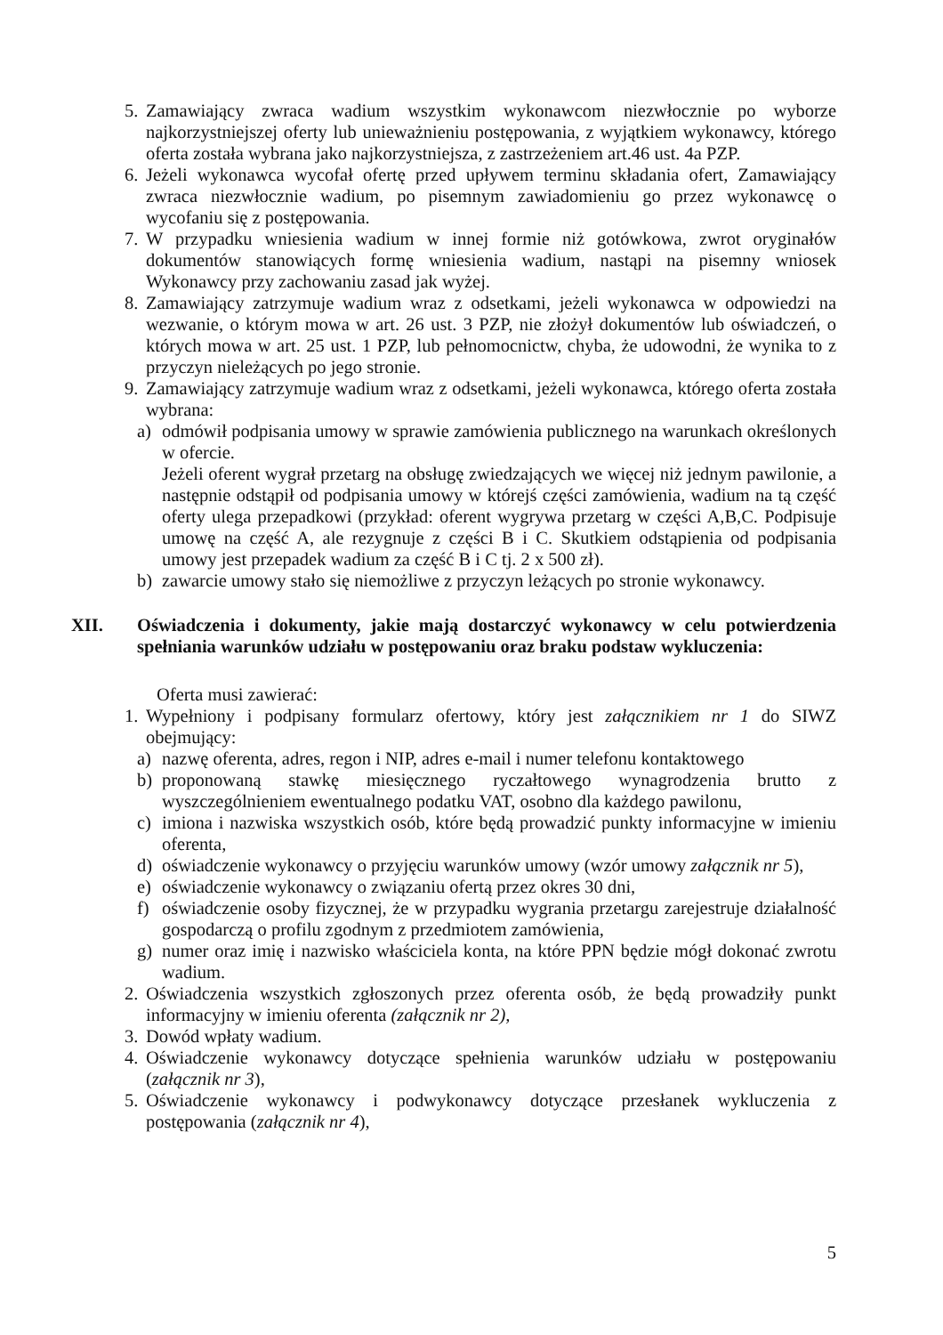5. Zamawiający zwraca wadium wszystkim wykonawcom niezwłocznie po wyborze najkorzystniejszej oferty lub unieważnieniu postępowania, z wyjątkiem wykonawcy, którego oferta została wybrana jako najkorzystniejsza, z zastrzeżeniem art.46 ust. 4a PZP.
6. Jeżeli wykonawca wycofał ofertę przed upływem terminu składania ofert, Zamawiający zwraca niezwłocznie wadium, po pisemnym zawiadomieniu go przez wykonawcę o wycofaniu się z postępowania.
7. W przypadku wniesienia wadium w innej formie niż gotówkowa, zwrot oryginałów dokumentów stanowiących formę wniesienia wadium, nastąpi na pisemny wniosek Wykonawcy przy zachowaniu zasad jak wyżej.
8. Zamawiający zatrzymuje wadium wraz z odsetkami, jeżeli wykonawca w odpowiedzi na wezwanie, o którym mowa w art. 26 ust. 3 PZP, nie złożył dokumentów lub oświadczeń, o których mowa w art. 25 ust. 1 PZP, lub pełnomocnictw, chyba, że udowodni, że wynika to z przyczyn nieleżących po jego stronie.
9. Zamawiający zatrzymuje wadium wraz z odsetkami, jeżeli wykonawca, którego oferta została wybrana:
a) odmówił podpisania umowy w sprawie zamówienia publicznego na warunkach określonych w ofercie.
Jeżeli oferent wygrał przetarg na obsługę zwiedzających we więcej niż jednym pawilonie, a następnie odstąpił od podpisania umowy w którejś części zamówienia, wadium na tą część oferty ulega przepadkowi (przykład: oferent wygrywa przetarg w części A,B,C. Podpisuje umowę na część A, ale rezygnuje z części B i C. Skutkiem odstąpienia od podpisania umowy jest przepadek wadium za część B i C tj. 2 x 500 zł).
b) zawarcie umowy stało się niemożliwe z przyczyn leżących po stronie wykonawcy.
XII. Oświadczenia i dokumenty, jakie mają dostarczyć wykonawcy w celu potwierdzenia spełniania warunków udziału w postępowaniu oraz braku podstaw wykluczenia:
Oferta musi zawierać:
1. Wypełniony i podpisany formularz ofertowy, który jest załącznikiem nr 1 do SIWZ obejmujący:
a) nazwę oferenta, adres, regon i NIP, adres e-mail i numer telefonu kontaktowego
b) proponowaną stawkę miesięcznego ryczałtowego wynagrodzenia brutto z wyszczególnieniem ewentualnego podatku VAT, osobno dla każdego pawilonu,
c) imiona i nazwiska wszystkich osób, które będą prowadzić punkty informacyjne w imieniu oferenta,
d) oświadczenie wykonawcy o przyjęciu warunków umowy (wzór umowy załącznik nr 5),
e) oświadczenie wykonawcy o związaniu ofertą przez okres 30 dni,
f) oświadczenie osoby fizycznej, że w przypadku wygrania przetargu zarejestruje działalność gospodarczą o profilu zgodnym z przedmiotem zamówienia,
g) numer oraz imię i nazwisko właściciela konta, na które PPN będzie mógł dokonać zwrotu wadium.
2. Oświadczenia wszystkich zgłoszonych przez oferenta osób, że będą prowadziły punkt informacyjny w imieniu oferenta (załącznik nr 2),
3. Dowód wpłaty wadium.
4. Oświadczenie wykonawcy dotyczące spełnienia warunków udziału w postępowaniu (załącznik nr 3),
5. Oświadczenie wykonawcy i podwykonawcy dotyczące przesłanek wykluczenia z postępowania (załącznik nr 4),
5